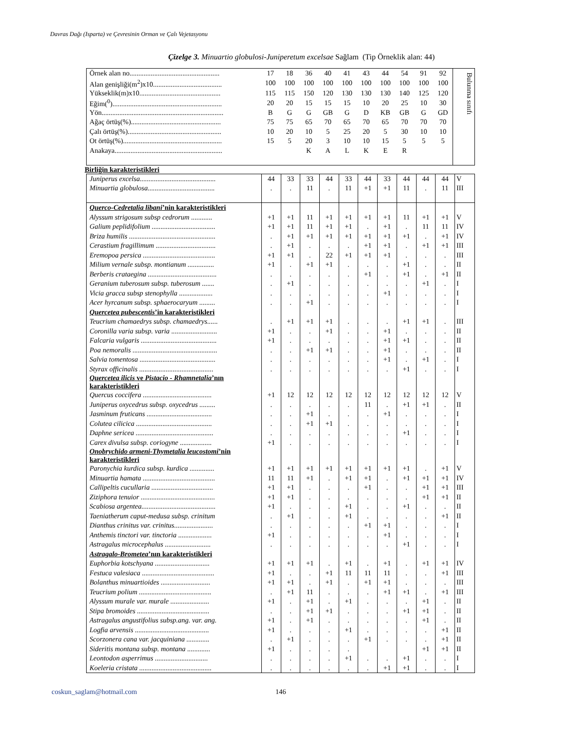Davras Dağı (Isparta) ve Çevresinin Orman ve Çalı Vejetasyonu
Çizelge 3. Minuartio globulosi-Juniperetum excelsae Sağlam (Tip Örneklik alan: 44)
| Örnek alan no................................................... | 17 | 18 | 36 | 40 | 41 | 43 | 44 | 54 | 91 | 92 | Bulunma sınıfı |
| Alan genişliği(m<sup>2</sup>)x10....................................... | 100 | 100 | 100 | 100 | 100 | 100 | 100 | 100 | 100 | 100 | |
| Yükseklik(m)x10.............................................. | 115 | 115 | 150 | 120 | 130 | 130 | 130 | 140 | 125 | 120 | |
| Eğim(<sup>0</sup>).............................................................. | 20 | 20 | 15 | 15 | 15 | 10 | 20 | 25 | 10 | 30 | |
| Yön..................................................................... | B | G | G | GB | G | D | KB | GB | G | GD | |
| Ağaç örtüş(%)................................................... | 75 | 75 | 65 | 70 | 65 | 70 | 65 | 70 | 70 | 70 | |
| Çalı örtüş(%)..................................................... | 10 | 20 | 10 | 5 | 25 | 20 | 5 | 30 | 10 | 10 | |
| Ot örtüş(%)........................................................ | 15 | 5 | 20 | 3 | 10 | 10 | 15 | 5 | 5 | 5 | |
| Anakaya............................................................. | | | K | A | L | K | E | R | | | |
Birliğin karakteristikleri
| Juniperus excelsa........................................... | 44 | 33 | 33 | 44 | 33 | 44 | 33 | 44 | 44 | 44 | V |
| Minuartia globulosa...................................... | . | . | 11 | . | 11 | +1 | +1 | 11 | . | 11 | III |
| Querco-Cedretalia libani ’nin karakteristikleri | | | | | | | | | | | |
| Alyssum strigosum subsp cedrorum ............ | +1 | +1 | 11 | +1 | +1 | +1 | +1 | 11 | +1 | +1 | V |
| Galium peplidifolium .................................... | +1 | +1 | 11 | +1 | +1 | . | +1 | . | 11 | 11 | IV |
| Briza humilis ................................................. | . | +1 | +1 | +1 | +1 | +1 | +1 | +1 | . | +1 | IV |
| Cerastium fragillimum .................................. | . | +1 | . | . | . | +1 | +1 | . | +1 | +1 | III |
| Eremopoa persica ......................................... | +1 | +1 | . | 22 | +1 | +1 | +1 | . | . | . | III |
| Milium vernale subsp. montianum ............... | +1 | . | +1 | +1 | . | . | . | +1 | . | . | II |
| Berberis crataegina ....................................... | . | . | . | . | . | +1 | . | +1 | . | +1 | II |
| Geranium tuberosum subsp. tuberosum ....... | . | +1 | . | . | . | . | . | . | +1 | . | I |
| Vicia gracca subsp stenophylla ................... | . | . | . | . | . | . | +1 | . | . | . | I |
| Acer hyrcanum subsp. sphaerocaryum ......... | . | . | +1 | . | . | . | . | . | . | . | I |
| Quercetea pubescentis ’in karakteristikleri | | | | | | | | | | | |
| Teucrium chamaedrys subsp. chamaedrys...... | . | +1 | +1 | +1 | . | . | . | +1 | +1 | . | III |
| Coronilla varia subsp. varia .......................... | +1 | . | . | +1 | . | . | +1 | . | . | . | II |
| Falcaria vulgaris ........................................... | +1 | . | . | . | . | . | +1 | +1 | . | . | II |
| Poa nemoralis ................................................ | . | . | +1 | +1 | . | . | +1 | . | . | . | II |
| Salvia tomentosa ........................................... | . | . | . | . | . | . | +1 | . | +1 | . | I |
| Styrax officinalis .......................................... | . | . | . | . | . | . | . | +1 | . | . | I |
| Quercetea ilicis ve Pistacio - Rhamnetalia ’nın karakteristikleri | | | | | | | | | | | |
| Quercus coccifera ....................................... | +1 | 12 | 12 | 12 | 12 | 12 | 12 | 12 | 12 | 12 | V |
| Juniperus oxycedrus subsp. oxycedrus ......... | . | . | . | . | . | 11 | . | +1 | +1 | . | II |
| Jasminum fruticans ..................................... | . | . | +1 | . | . | . | +1 | . | . | . | I |
| Colutea cilicica ........................................... | . | . | +1 | +1 | . | . | . | . | . | . | I |
| Daphne sericea ............................................ | . | . | . | . | . | . | . | +1 | . | . | I |
| Carex divulsa subsp. coriogyne .................. | +1 | . | . | . | . | . | . | . | . | . | I |
| Onobrychido armeni-Thymetalia leucostomi ’nin karakteristikleri | | | | | | | | | | | |
| Paronychia kurdica subsp. kurdica .............. | +1 | +1 | +1 | +1 | +1 | +1 | +1 | +1 | . | +1 | V |
| Minuartia hamata ......................................... | 11 | 11 | +1 | . | +1 | +1 | . | +1 | +1 | +1 | IV |
| Callipeltis cucullaria ................................... | +1 | +1 | . | . | . | +1 | . | . | +1 | +1 | III |
| Ziziphora tenuior .......................................... | +1 | +1 | . | . | . | . | . | . | +1 | +1 | II |
| Scabiosa argentea.......................................... | +1 | . | . | . | +1 | . | . | +1 | . | . | II |
| Taeniatherum caput-medusa subsp. crinitum | . | +1 | . | . | +1 | . | . | . | . | +1 | II |
| Dianthus crinitus var. crinitus...................... | . | . | . | . | . | +1 | +1 | . | . | . | I |
| Anthemis tinctori var. tinctoria ................... | +1 | . | . | . | . | . | +1 | . | . | . | I |
| Astragalus microcephalus .......................... | . | . | . | . | . | . | . | +1 | . | . | I |
| Astragalo-Brometea ’nın karakteristikleri | | | | | | | | | | | |
| Euphorbia kotschyana ............................... | +1 | +1 | +1 | . | +1 | . | +1 | . | +1 | +1 | IV |
| Festuca valesiaca ......................................... | +1 | . | . | +1 | 11 | 11 | 11 | . | . | +1 | III |
| Bolanthus minuartioides ............................ | +1 | +1 | . | +1 | . | +1 | +1 | . | . | . | III |
| Teucrium polium ......................................... | . | +1 | 11 | . | . | . | +1 | +1 | . | +1 | III |
| Alyssum murale var. murale ...................... | +1 | . | +1 | . | +1 | . | . | . | +1 | . | II |
| Stipa bromoides ......................................... | . | . | +1 | +1 | . | . | . | +1 | +1 | . | II |
| Astragalus angustifolius subsp.ang. var. ang. | +1 | . | +1 | . | . | . | . | . | +1 | . | II |
| Logfia arvensis .......................................... | +1 | . | . | . | +1 | . | . | . | . | +1 | II |
| Scorzonera cana var. jacquiniana ............. | . | +1 | . | . | . | +1 | . | . | . | +1 | II |
| Sideritis montana subsp. montana ............. | +1 | . | . | . | . | | | | +1 | +1 | II |
| Leontodon asperrimus .............................. | . | . | . | . | +1 | . | . | +1 | . | . | I |
| Koeleria cristata ......................................... | . | . | . | . | . | . | +1 | +1 | . | . | I |
coskun_saglam@hotmail.com 146